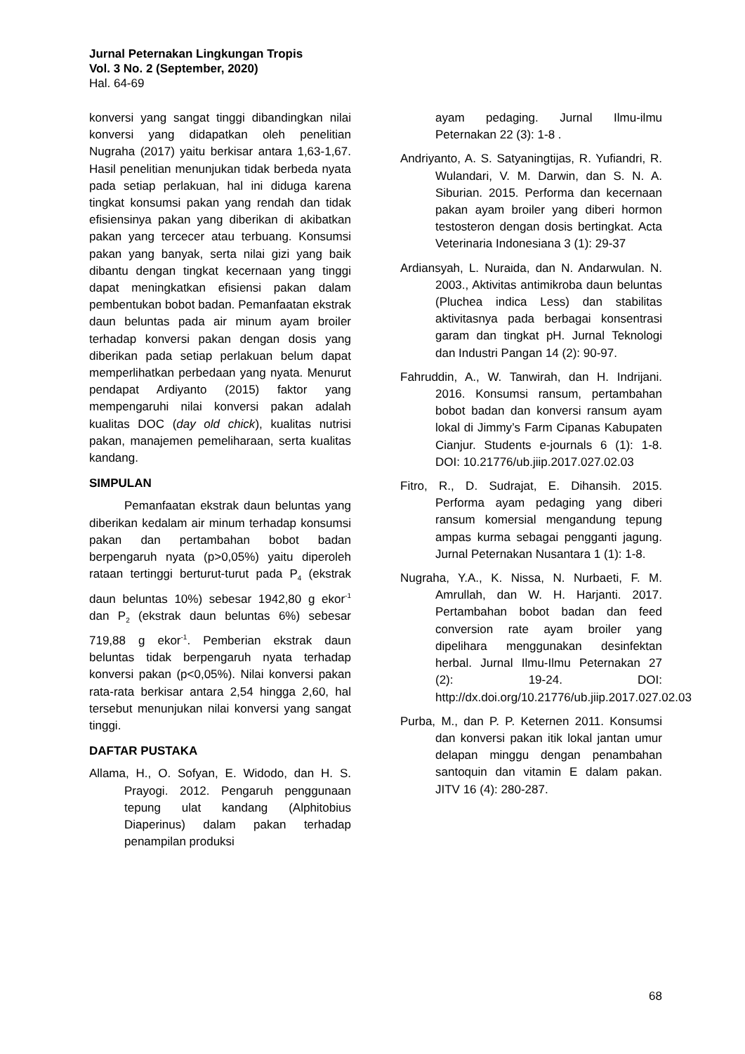Jurnal Peternakan Lingkungan Tropis
Vol. 3 No. 2 (September, 2020)
Hal. 64-69
konversi yang sangat tinggi dibandingkan nilai konversi yang didapatkan oleh penelitian Nugraha (2017) yaitu berkisar antara 1,63-1,67. Hasil penelitian menunjukan tidak berbeda nyata pada setiap perlakuan, hal ini diduga karena tingkat konsumsi pakan yang rendah dan tidak efisiensinya pakan yang diberikan di akibatkan pakan yang tercecer atau terbuang. Konsumsi pakan yang banyak, serta nilai gizi yang baik dibantu dengan tingkat kecernaan yang tinggi dapat meningkatkan efisiensi pakan dalam pembentukan bobot badan. Pemanfaatan ekstrak daun beluntas pada air minum ayam broiler terhadap konversi pakan dengan dosis yang diberikan pada setiap perlakuan belum dapat memperlihatkan perbedaan yang nyata. Menurut pendapat Ardiyanto (2015) faktor yang mempengaruhi nilai konversi pakan adalah kualitas DOC (day old chick), kualitas nutrisi pakan, manajemen pemeliharaan, serta kualitas kandang.
SIMPULAN
Pemanfaatan ekstrak daun beluntas yang diberikan kedalam air minum terhadap konsumsi pakan dan pertambahan bobot badan berpengaruh nyata (p>0,05%) yaitu diperoleh rataan tertinggi berturut-turut pada P<sub>4</sub> (ekstrak daun beluntas 10%) sebesar 1942,80 g ekor<sup>-1</sup> dan P<sub>2</sub> (ekstrak daun beluntas 6%) sebesar 719,88 g ekor<sup>-1</sup>. Pemberian ekstrak daun beluntas tidak berpengaruh nyata terhadap konversi pakan (p<0,05%). Nilai konversi pakan rata-rata berkisar antara 2,54 hingga 2,60, hal tersebut menunjukan nilai konversi yang sangat tinggi.
DAFTAR PUSTAKA
Allama, H., O. Sofyan, E. Widodo, dan H. S. Prayogi. 2012. Pengaruh penggunaan tepung ulat kandang (Alphitobius Diaperinus) dalam pakan terhadap penampilan produksi
ayam pedaging. Jurnal Ilmu-ilmu Peternakan 22 (3): 1-8 .
Andriyanto, A. S. Satyaningtijas, R. Yufiandri, R. Wulandari, V. M. Darwin, dan S. N. A. Siburian. 2015. Performa dan kecernaan pakan ayam broiler yang diberi hormon testosteron dengan dosis bertingkat. Acta Veterinaria Indonesiana 3 (1): 29-37
Ardiansyah, L. Nuraida, dan N. Andarwulan. N. 2003., Aktivitas antimikroba daun beluntas (Pluchea indica Less) dan stabilitas aktivitasnya pada berbagai konsentrasi garam dan tingkat pH. Jurnal Teknologi dan Industri Pangan 14 (2): 90-97.
Fahruddin, A., W. Tanwirah, dan H. Indrijani. 2016. Konsumsi ransum, pertambahan bobot badan dan konversi ransum ayam lokal di Jimmy’s Farm Cipanas Kabupaten Cianjur. Students e-journals 6 (1): 1-8. DOI: 10.21776/ub.jiip.2017.027.02.03
Fitro, R., D. Sudrajat, E. Dihansih. 2015. Performa ayam pedaging yang diberi ransum komersial mengandung tepung ampas kurma sebagai pengganti jagung. Jurnal Peternakan Nusantara 1 (1): 1-8.
Nugraha, Y.A., K. Nissa, N. Nurbaeti, F. M. Amrullah, dan W. H. Harjanti. 2017. Pertambahan bobot badan dan feed conversion rate ayam broiler yang dipelihara menggunakan desinfektan herbal. Jurnal Ilmu-Ilmu Peternakan 27 (2): 19-24. DOI: http://dx.doi.org/10.21776/ub.jiip.2017.027.02.03
Purba, M., dan P. P. Keternen 2011. Konsumsi dan konversi pakan itik lokal jantan umur delapan minggu dengan penambahan santoquin dan vitamin E dalam pakan. JITV 16 (4): 280-287.
68